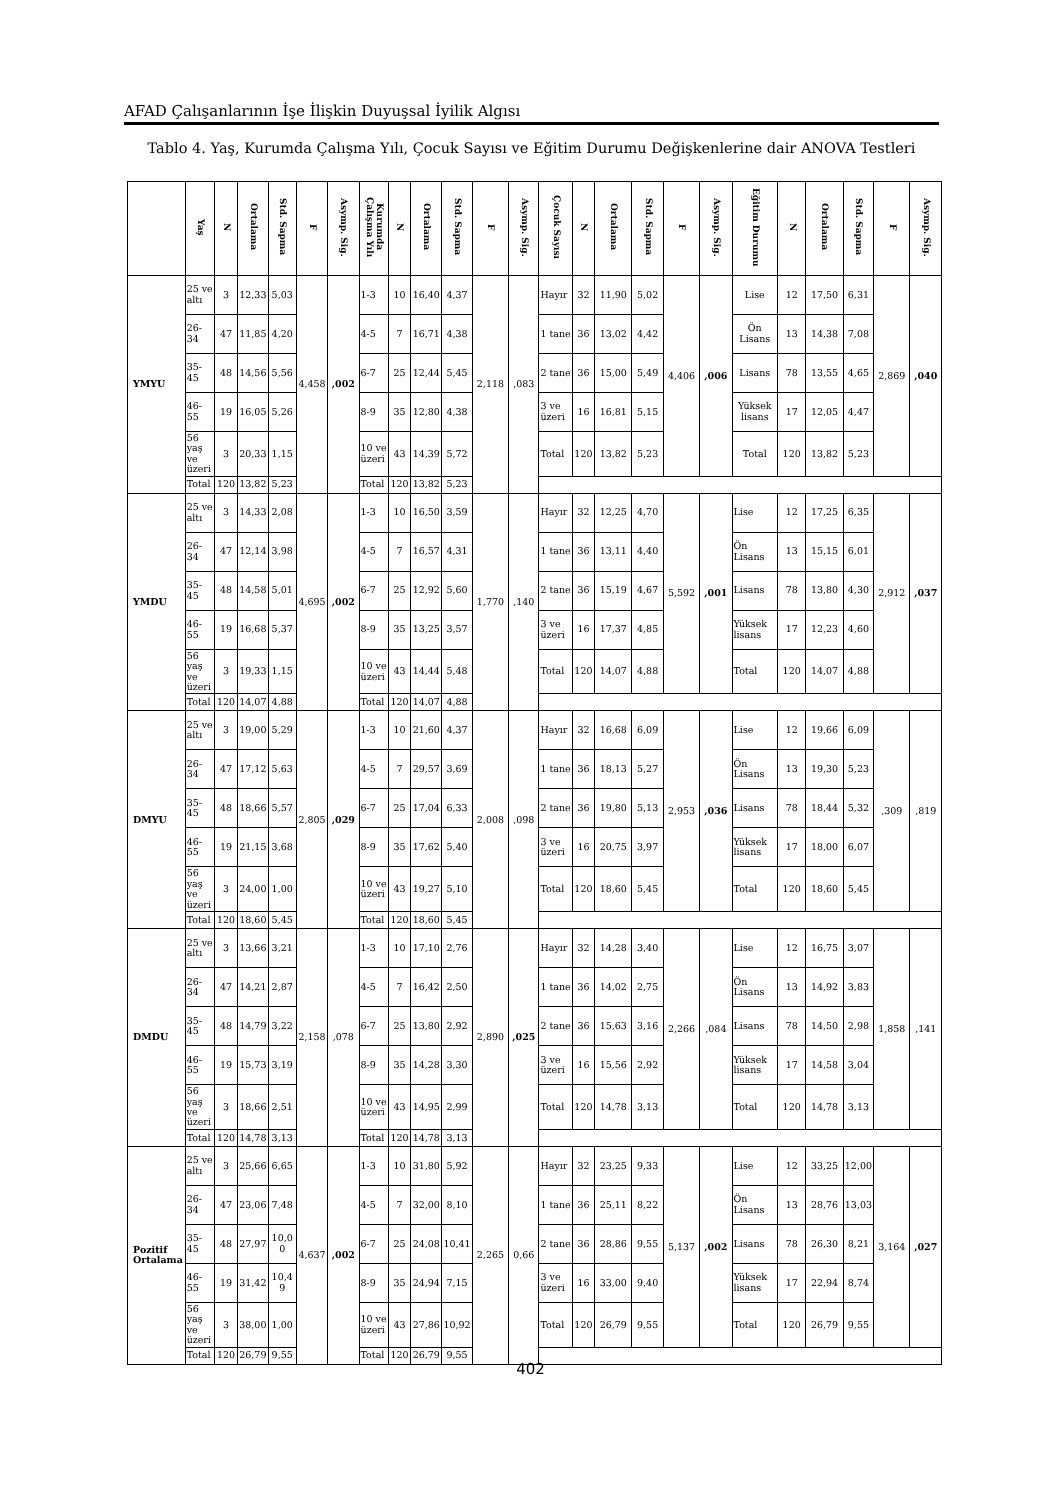AFAD Çalışanlarının İşe İlişkin Duyuşsal İyilik Algısı
Tablo 4. Yaş, Kurumda Çalışma Yılı, Çocuk Sayısı ve Eğitim Durumu Değişkenlerine dair ANOVA Testleri
| | Yaş | N | Ortalama | Std. Sapma | F | Asymp. Sig. | Kurumda Çalışma Yılı | N | Ortalama | Std. Sapma | F | Asymp. Sig. | Çocuk Sayısı | N | Ortalama | Std. Sapma | F | Asymp. Sig. | Eğitim Durumu | N | Ortalama | Std. Sapma | F | Asymp. Sig. |
| --- | --- | --- | --- | --- | --- | --- | --- | --- | --- | --- | --- | --- | --- | --- | --- | --- | --- | --- | --- | --- | --- | --- | --- | --- |
| YMYU | 25 ve altı | 3 | 12,33 | 5,03 | 4,458 | ,002 | 1-3 | 10 | 16,40 | 4,37 | 2,118 | ,083 | Hayır | 32 | 11,90 | 5,02 | 4,406 | ,006 | Lise | 12 | 17,50 | 6,31 | 2,869 | ,040 |
| | 26-34 | 47 | 11,85 | 4,20 | | | 4-5 | 7 | 16,71 | 4,38 | | | 1 tane | 36 | 13,02 | 4,42 | | | Ön Lisans | 13 | 14,38 | 7,08 | | |
| | 35-45 | 48 | 14,56 | 5,56 | | | 6-7 | 25 | 12,44 | 5,45 | | | 2 tane | 36 | 15,00 | 5,49 | | | Lisans | 78 | 13,55 | 4,65 | | |
| | 46-55 | 19 | 16,05 | 5,26 | | | 8-9 | 35 | 12,80 | 4,38 | | | 3 ve üzeri | 16 | 16,81 | 5,15 | | | Yüksek lisans | 17 | 12,05 | 4,47 | | |
| | 56 yaş ve üzeri | 3 | 20,33 | 1,15 | | | 10 ve üzeri | 43 | 14,39 | 5,72 | | | Total | 120 | 13,82 | 5,23 | | | Total | 120 | 13,82 | 5,23 | | |
| | Total | 120 | 13,82 | 5,23 | | | Total | 120 | 13,82 | 5,23 | | | | | | | | | | | | | | |
| YMDU | 25 ve altı | 3 | 14,33 | 2,08 | 4,695 | ,002 | 1-3 | 10 | 16,50 | 3,59 | 1,770 | ,140 | Hayır | 32 | 12,25 | 4,70 | 5,592 | ,001 | Lise | 12 | 17,25 | 6,35 | 2,912 | ,037 |
| | 26-34 | 47 | 12,14 | 3,98 | | | 4-5 | 7 | 16,57 | 4,31 | | | 1 tane | 36 | 13,11 | 4,40 | | | Ön Lisans | 13 | 15,15 | 6,01 | | |
| | 35-45 | 48 | 14,58 | 5,01 | | | 6-7 | 25 | 12,92 | 5,60 | | | 2 tane | 36 | 15,19 | 4,67 | | | Lisans | 78 | 13,80 | 4,30 | | |
| | 46-55 | 19 | 16,68 | 5,37 | | | 8-9 | 35 | 13,25 | 3,57 | | | 3 ve üzeri | 16 | 17,37 | 4,85 | | | Yüksek lisans | 17 | 12,23 | 4,60 | | |
| | 56 yaş ve üzeri | 3 | 19,33 | 1,15 | | | 10 ve üzeri | 43 | 14,44 | 5,48 | | | Total | 120 | 14,07 | 4,88 | | | Total | 120 | 14,07 | 4,88 | | |
| | Total | 120 | 14,07 | 4,88 | | | Total | 120 | 14,07 | 4,88 | | | | | | | | | | | | | | |
| DMYU | 25 ve altı | 3 | 19,00 | 5,29 | 2,805 | ,029 | 1-3 | 10 | 21,60 | 4,37 | 2,008 | ,098 | Hayır | 32 | 16,68 | 6,09 | 2,953 | ,036 | Lise | 12 | 19,66 | 6,09 | ,309 | ,819 |
| | 26-34 | 47 | 17,12 | 5,63 | | | 4-5 | 7 | 29,57 | 3,69 | | | 1 tane | 36 | 18,13 | 5,27 | | | Ön Lisans | 13 | 19,30 | 5,23 | | |
| | 35-45 | 48 | 18,66 | 5,57 | | | 6-7 | 25 | 17,04 | 6,33 | | | 2 tane | 36 | 19,80 | 5,13 | | | Lisans | 78 | 18,44 | 5,32 | | |
| | 46-55 | 19 | 21,15 | 3,68 | | | 8-9 | 35 | 17,62 | 5,40 | | | 3 ve üzeri | 16 | 20,75 | 3,97 | | | Yüksek lisans | 17 | 18,00 | 6,07 | | |
| | 56 yaş ve üzeri | 3 | 24,00 | 1,00 | | | 10 ve üzeri | 43 | 19,27 | 5,10 | | | Total | 120 | 18,60 | 5,45 | | | Total | 120 | 18,60 | 5,45 | | |
| | Total | 120 | 18,60 | 5,45 | | | Total | 120 | 18,60 | 5,45 | | | | | | | | | | | | | | |
| DMDU | 25 ve altı | 3 | 13,66 | 3,21 | 2,158 | ,078 | 1-3 | 10 | 17,10 | 2,76 | 2,890 | ,025 | Hayır | 32 | 14,28 | 3,40 | 2,266 | ,084 | Lise | 12 | 16,75 | 3,07 | 1,858 | ,141 |
| | 26-34 | 47 | 14,21 | 2,87 | | | 4-5 | 7 | 16,42 | 2,50 | | | 1 tane | 36 | 14,02 | 2,75 | | | Ön Lisans | 13 | 14,92 | 3,83 | | |
| | 35-45 | 48 | 14,79 | 3,22 | | | 6-7 | 25 | 13,80 | 2,92 | | | 2 tane | 36 | 15,63 | 3,16 | | | Lisans | 78 | 14,50 | 2,98 | | |
| | 46-55 | 19 | 15,73 | 3,19 | | | 8-9 | 35 | 14,28 | 3,30 | | | 3 ve üzeri | 16 | 15,56 | 2,92 | | | Yüksek lisans | 17 | 14,58 | 3,04 | | |
| | 56 yaş ve üzeri | 3 | 18,66 | 2,51 | | | 10 ve üzeri | 43 | 14,95 | 2,99 | | | Total | 120 | 14,78 | 3,13 | | | Total | 120 | 14,78 | 3,13 | | |
| | Total | 120 | 14,78 | 3,13 | | | Total | 120 | 14,78 | 3,13 | | | | | | | | | | | | | | |
| Pozitif Ortalama | 25 ve altı | 3 | 25,66 | 6,65 | 4,637 | ,002 | 1-3 | 10 | 31,80 | 5,92 | 2,265 | 0,66 | Hayır | 32 | 23,25 | 9,33 | 5,137 | ,002 | Lise | 12 | 33,25 | 12,00 | 3,164 | ,027 |
| | 26-34 | 47 | 23,06 | 7,48 | | | 4-5 | 7 | 32,00 | 8,10 | | | 1 tane | 36 | 25,11 | 8,22 | | | Ön Lisans | 13 | 28,76 | 13,03 | | |
| | 35-45 | 48 | 27,97 | 10,00 | | | 6-7 | 25 | 24,08 | 10,41 | | | 2 tane | 36 | 28,86 | 9,55 | | | Lisans | 78 | 26,30 | 8,21 | | |
| | 46-55 | 19 | 31,42 | 10,49 | | | 8-9 | 35 | 24,94 | 7,15 | | | 3 ve üzeri | 16 | 33,00 | 9,40 | | | Yüksek lisans | 17 | 22,94 | 8,74 | | |
| | 56 yaş ve üzeri | 3 | 38,00 | 1,00 | | | 10 ve üzeri | 43 | 27,86 | 10,92 | | | Total | 120 | 26,79 | 9,55 | | | Total | 120 | 26,79 | 9,55 | | |
| | Total | 120 | 26,79 | 9,55 | | | Total | 120 | 26,79 | 9,55 | | | | | | | | | | | | | | |
402